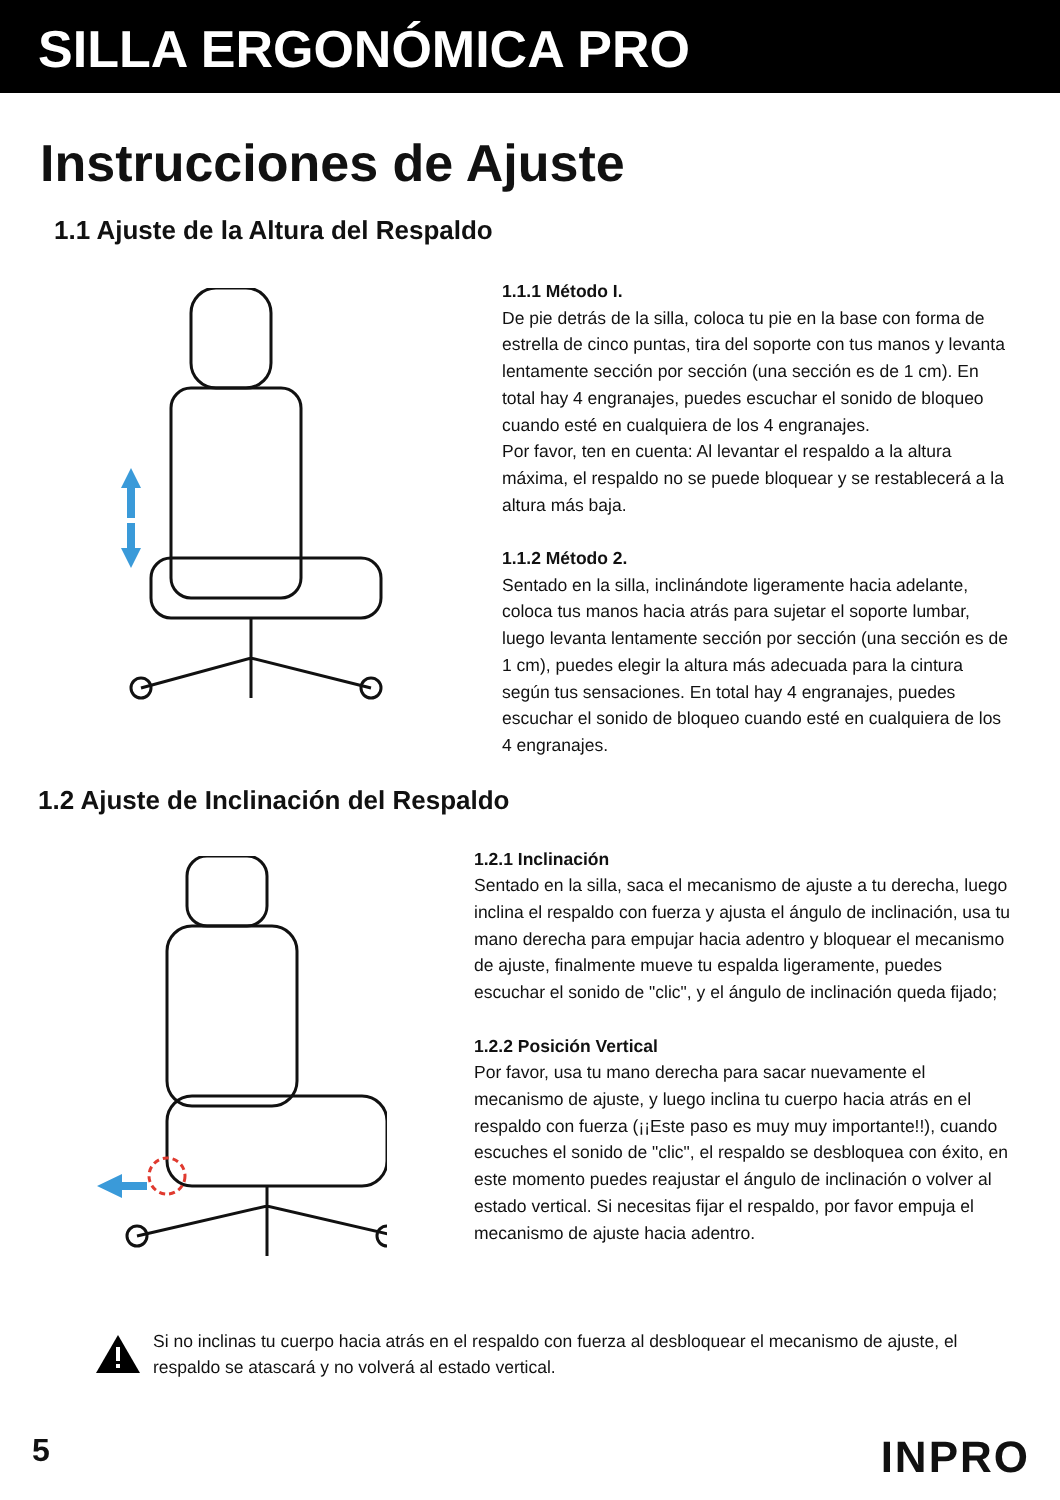SILLA ERGONÓMICA PRO
Instrucciones de Ajuste
1.1 Ajuste de la Altura del Respaldo
1.1.1 Método I.
De pie detrás de la silla, coloca tu pie en la base con forma de estrella de cinco puntas, tira del soporte con tus manos y levanta lentamente sección por sección (una sección es de 1 cm). En total hay 4 engranajes, puedes escuchar el sonido de bloqueo cuando esté en cualquiera de los 4 engranajes.
Por favor, ten en cuenta: Al levantar el respaldo a la altura máxima, el respaldo no se puede bloquear y se restablecerá a la altura más baja.
1.1.2 Método 2.
Sentado en la silla, inclinándote ligeramente hacia adelante, coloca tus manos hacia atrás para sujetar el soporte lumbar, luego levanta lentamente sección por sección (una sección es de 1 cm), puedes elegir la altura más adecuada para la cintura según tus sensaciones. En total hay 4 engranajes, puedes escuchar el sonido de bloqueo cuando esté en cualquiera de los 4 engranajes.
1.2 Ajuste de Inclinación del Respaldo
1.2.1 Inclinación
Sentado en la silla, saca el mecanismo de ajuste a tu derecha, luego inclina el respaldo con fuerza y ajusta el ángulo de inclinación, usa tu mano derecha para empujar hacia adentro y bloquear el mecanismo de ajuste, finalmente mueve tu espalda ligeramente, puedes escuchar el sonido de "clic", y el ángulo de inclinación queda fijado;
1.2.2 Posición Vertical
Por favor, usa tu mano derecha para sacar nuevamente el mecanismo de ajuste, y luego inclina tu cuerpo hacia atrás en el respaldo con fuerza (¡¡Este paso es muy muy importante!!), cuando escuches el sonido de "clic", el respaldo se desbloquea con éxito, en este momento puedes reajustar el ángulo de inclinación o volver al estado vertical. Si necesitas fijar el respaldo, por favor empuja el mecanismo de ajuste hacia adentro.
Si no inclinas tu cuerpo hacia atrás en el respaldo con fuerza al desbloquear el mecanismo de ajuste, el respaldo se atascará y no volverá al estado vertical.
5 INPRO